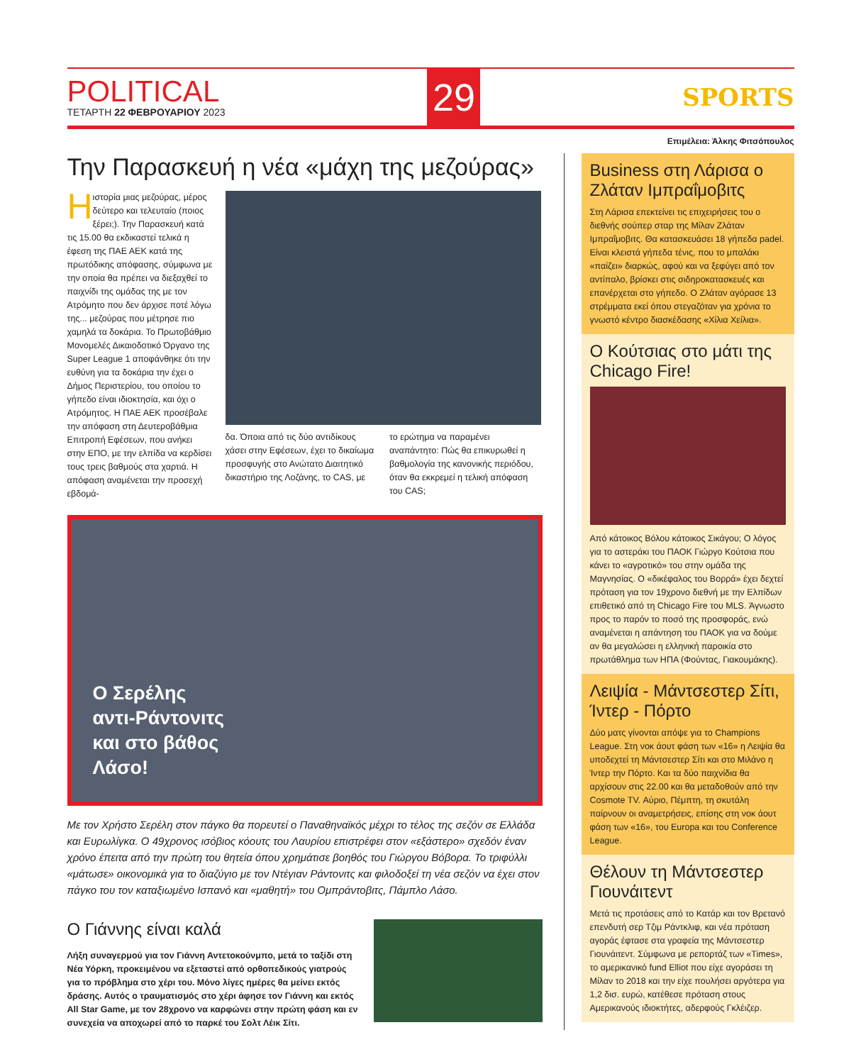POLITICAL
ΤΕΤΑΡΤΗ 22 ΦΕΒΡΟΥΑΡΙΟΥ 2023
29
SPORTS
Επιμέλεια: Άλκης Φιτσόπουλος
Την Παρασκευή η νέα «μάχη της μεζούρας»
Ηιστορία μιας μεζούρας, μέρος δεύτερο και τελευταίο (ποιος ξέρει;). Την Παρασκευή κατά τις 15.00 θα εκδικαστεί τελικά η έφεση της ΠΑΕ ΑΕΚ κατά της πρωτόδικης απόφασης, σύμφωνα με την οποία θα πρέπει να διεξαχθεί το παιχνίδι της ομάδας της με τον Ατρόμητο που δεν άρχισε ποτέ λόγω της... μεζούρας που μέτρησε πιο χαμηλά τα δοκάρια. Το Πρωτοβάθμιο Μονομελές Δικαιοδοτικό Όργανο της Super League 1 αποφάνθηκε ότι την ευθύνη για τα δοκάρια την έχει ο Δήμος Περιστερίου, του οποίου το γήπεδο είναι ιδιοκτησία, και όχι ο Ατρόμητος. Η ΠΑΕ ΑΕΚ προσέβαλε την απόφαση στη Δευτεροβάθμια Επιτροπή Εφέσεων, που ανήκει στην ΕΠΟ, με την ελπίδα να κερδίσει τους τρεις βαθμούς στα χαρτιά. Η απόφαση αναμένεται την προσεχή εβδομά-
δα. Όποια από τις δύο αντιδίκους χάσει στην Εφέσεων, έχει το δικαίωμα προσφυγής στο Ανώτατο Διαιτητικό δικαστήριο της Λοζάνης, το CAS, με
το ερώτημα να παραμένει αναπάντητο: Πώς θα επικυρωθεί η βαθμολογία της κανονικής περιόδου, όταν θα εκκρεμεί η τελική απόφαση του CAS;
Ο Σερέλης
αντι-Ράντονιτς
και στο βάθος
Λάσο!
Με τον Χρήστο Σερέλη στον πάγκο θα πορευτεί ο Παναθηναϊκός μέχρι το τέλος της σεζόν σε Ελλάδα και Ευρωλίγκα. Ο 49χρονος ισόβιος κόουτς του Λαυρίου επιστρέφει στον «εξάστερο» σχεδόν έναν χρόνο έπειτα από την πρώτη του θητεία όπου χρημάτισε βοηθός του Γιώργου Βόβορα. Το τριφύλλι «μάτωσε» οικονομικά για το διαζύγιο με τον Ντέγιαν Ράντονιτς και φιλοδοξεί τη νέα σεζόν να έχει στον πάγκο του τον καταξιωμένο Ισπανό και «μαθητή» του Ομπράντοβιτς, Πάμπλο Λάσο.
Ο Γιάννης είναι καλά
Λήξη συναγερμού για τον Γιάννη Αντετοκούνμπο, μετά το ταξίδι στη Νέα Υόρκη, προκειμένου να εξεταστεί από ορθοπεδικούς γιατρούς για το πρόβλημα στο χέρι του. Μόνο λίγες ημέρες θα μείνει εκτός δράσης. Αυτός ο τραυματισμός στο χέρι άφησε τον Γιάννη και εκτός All Star Game, με τον 28χρονο να καρφώνει στην πρώτη φάση και εν συνεχεία να αποχωρεί από το παρκέ του Σολτ Λέικ Σίτι.
Business στη Λάρισα ο Ζλάταν Ιμπραΐμοβιτς
Στη Λάρισα επεκτείνει τις επιχειρήσεις του ο διεθνής σούπερ σταρ της Μίλαν Ζλάταν Ιμπραΐμοβιτς. Θα κατασκευάσει 18 γήπεδα padel. Είναι κλειστά γήπεδα τένις, που το μπαλάκι «παίζει» διαρκώς, αφού και να ξεφύγει από τον αντίπαλο, βρίσκει στις σιδηροκατασκευές και επανέρχεται στο γήπεδο. Ο Ζλάταν αγόρασε 13 στρέμματα εκεί όπου στεγαζόταν για χρόνια το γνωστό κέντρο διασκέδασης «Χίλια Χείλια».
Ο Κούτσιας στο μάτι της Chicago Fire!
Από κάτοικος Βόλου κάτοικος Σικάγου; Ο λόγος για το αστεράκι του ΠΑΟΚ Γιώργο Κούτσια που κάνει το «αγροτικό» του στην ομάδα της Μαγνησίας. Ο «δικέφαλος του Βορρά» έχει δεχτεί πρόταση για τον 19χρονο διεθνή με την Ελπίδων επιθετικό από τη Chicago Fire του MLS. Άγνωστο προς το παρόν το ποσό της προσφοράς, ενώ αναμένεται η απάντηση του ΠΑΟΚ για να δούμε αν θα μεγαλώσει η ελληνική παροικία στο πρωτάθλημα των ΗΠΑ (Φούντας, Γιακουμάκης).
Λειψία - Μάντσεστερ Σίτι, Ίντερ - Πόρτο
Δύο ματς γίνονται απόψε για το Champions League. Στη νοκ άουτ φάση των «16» η Λειψία θα υποδεχτεί τη Μάντσεστερ Σίτι και στο Μιλάνο η Ίντερ την Πόρτο. Και τα δύο παιχνίδια θα αρχίσουν στις 22.00 και θα μεταδοθούν από την Cosmote TV. Αύριο, Πέμπτη, τη σκυτάλη παίρνουν οι αναμετρήσεις, επίσης στη νοκ άουτ φάση των «16», του Europa και του Conference League.
Θέλουν τη Μάντσεστερ Γιουνάιτεντ
Μετά τις προτάσεις από το Κατάρ και τον Βρετανό επενδυτή σερ Τζιμ Ράντκλιφ, και νέα πρόταση αγοράς έφτασε στα γραφεία της Μάντσεστερ Γιουνάιτεντ. Σύμφωνα με ρεπορτάζ των «Times», το αμερικανικό fund Elliot που είχε αγοράσει τη Μίλαν το 2018 και την είχε πουλήσει αργότερα για 1,2 δισ. ευρώ, κατέθεσε πρόταση στους Αμερικανούς ιδιοκτήτες, αδερφούς Γκλέιζερ.